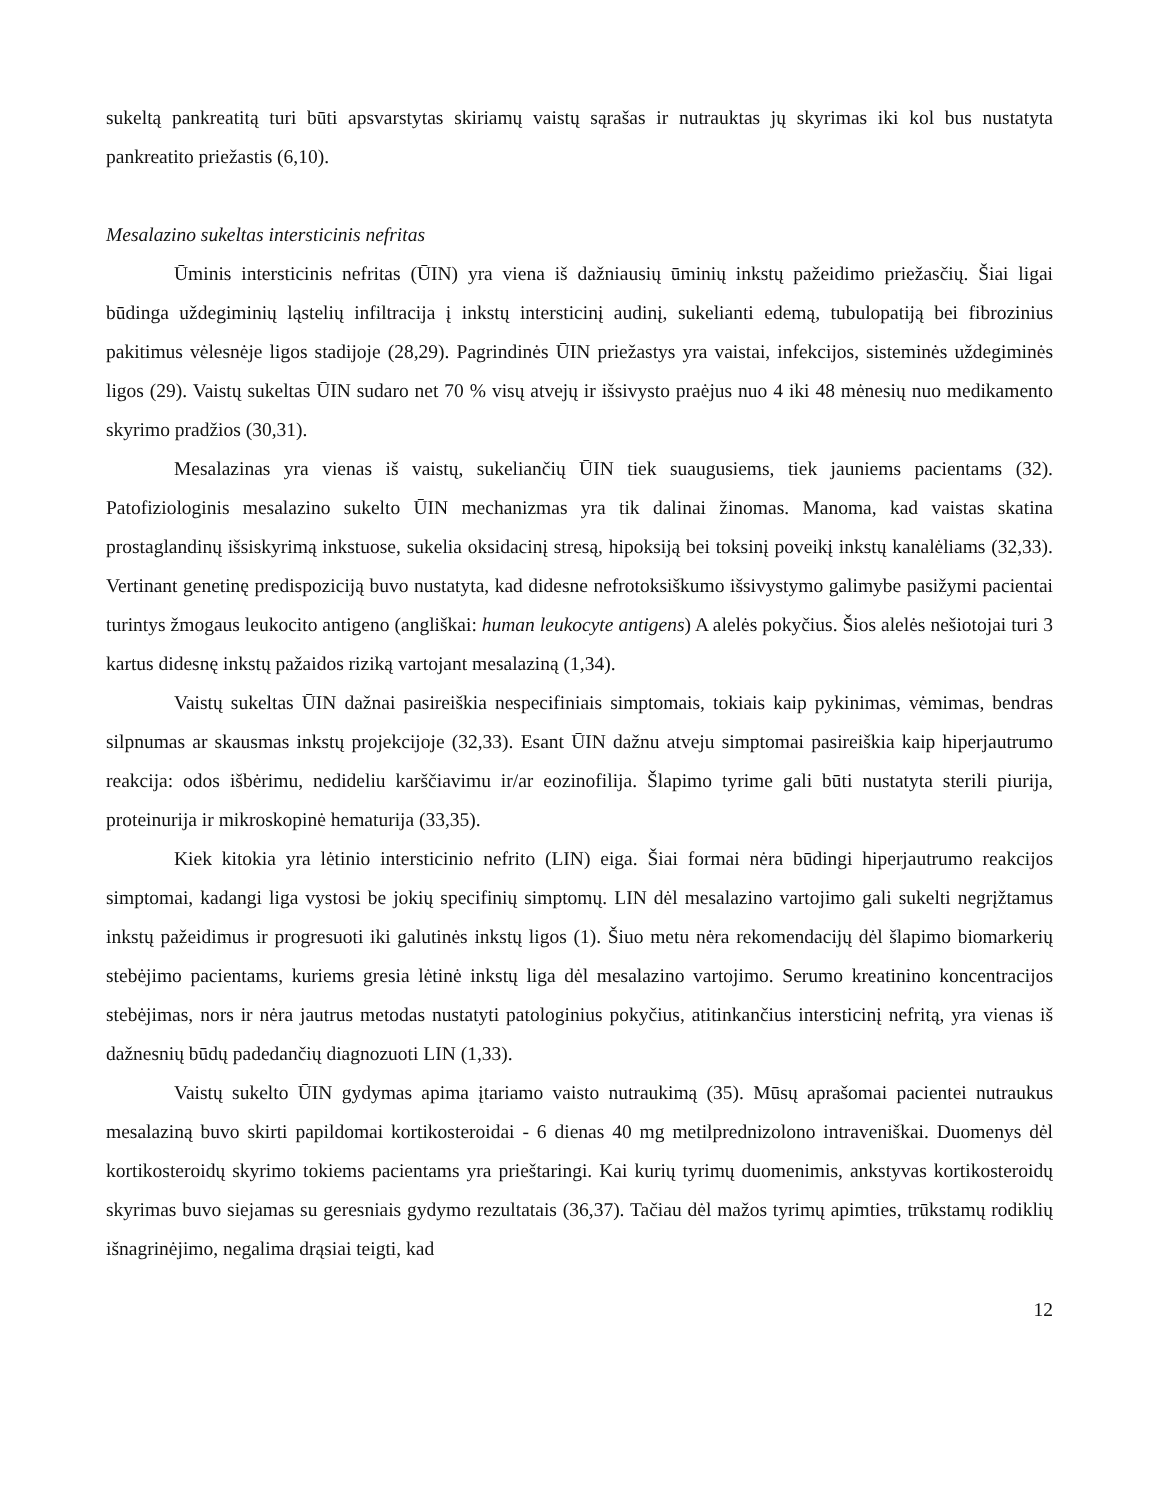sukeltą pankreatitą turi būti apsvarstytas skiriamų vaistų sąrašas ir nutrauktas jų skyrimas iki kol bus nustatyta pankreatito priežastis (6,10).
Mesalazino sukeltas intersticinis nefritas
Ūminis intersticinis nefritas (ŪIN) yra viena iš dažniausių ūminių inkstų pažeidimo priežasčių. Šiai ligai būdinga uždegiminių ląstelių infiltracija į inkstų intersticinį audinį, sukelianti edemą, tubulopatiją bei fibrozinius pakitimus vėlesnėje ligos stadijoje (28,29). Pagrindinės ŪIN priežastys yra vaistai, infekcijos, sisteminės uždegiminės ligos (29). Vaistų sukeltas ŪIN sudaro net 70 % visų atvejų ir išsivysto praėjus nuo 4 iki 48 mėnesių nuo medikamento skyrimo pradžios (30,31).
Mesalazinas yra vienas iš vaistų, sukeliančių ŪIN tiek suaugusiems, tiek jauniems pacientams (32). Patofiziologinis mesalazino sukelto ŪIN mechanizmas yra tik dalinai žinomas. Manoma, kad vaistas skatina prostaglandinų išsiskyrimą inkstuose, sukelia oksidacinį stresą, hipoksiją bei toksinį poveikį inkstų kanalėliams (32,33). Vertinant genetinę predispoziciją buvo nustatyta, kad didesne nefrotoksiškumo išsivystymo galimybe pasižymi pacientai turintys žmogaus leukocito antigeno (angliškai: human leukocyte antigens) A alelės pokyčius. Šios alelės nešiotojai turi 3 kartus didesnę inkstų pažaidos riziką vartojant mesalaziną (1,34).
Vaistų sukeltas ŪIN dažnai pasireiškia nespecifiniais simptomais, tokiais kaip pykinimas, vėmimas, bendras silpnumas ar skausmas inkstų projekcijoje (32,33). Esant ŪIN dažnu atveju simptomai pasireiškia kaip hiperjautrumo reakcija: odos išbėrimu, nedideliu karščiavimu ir/ar eozinofilija. Šlapimo tyrime gali būti nustatyta sterili piurija, proteinurija ir mikroskopinė hematurija (33,35).
Kiek kitokia yra lėtinio intersticinio nefrito (LIN) eiga. Šiai formai nėra būdingi hiperjautrumo reakcijos simptomai, kadangi liga vystosi be jokių specifinių simptomų. LIN dėl mesalazino vartojimo gali sukelti negrįžtamus inkstų pažeidimus ir progresuoti iki galutinės inkstų ligos (1). Šiuo metu nėra rekomendacijų dėl šlapimo biomarkerių stebėjimo pacientams, kuriems gresia lėtinė inkstų liga dėl mesalazino vartojimo. Serumo kreatinino koncentracijos stebėjimas, nors ir nėra jautrus metodas nustatyti patologinius pokyčius, atitinkančius intersticinį nefritą, yra vienas iš dažnesnių būdų padedančių diagnozuoti LIN (1,33).
Vaistų sukelto ŪIN gydymas apima įtariamo vaisto nutraukimą (35). Mūsų aprašomai pacientei nutraukus mesalaziną buvo skirti papildomai kortikosteroidai - 6 dienas 40 mg metilprednizolono intraveniškai. Duomenys dėl kortikosteroidų skyrimo tokiems pacientams yra prieštaringi. Kai kurių tyrimų duomenimis, ankstyvas kortikosteroidų skyrimas buvo siejamas su geresniais gydymo rezultatais (36,37). Tačiau dėl mažos tyrimų apimties, trūkstamų rodiklių išnagrinėjimo, negalima drąsiai teigti, kad
12